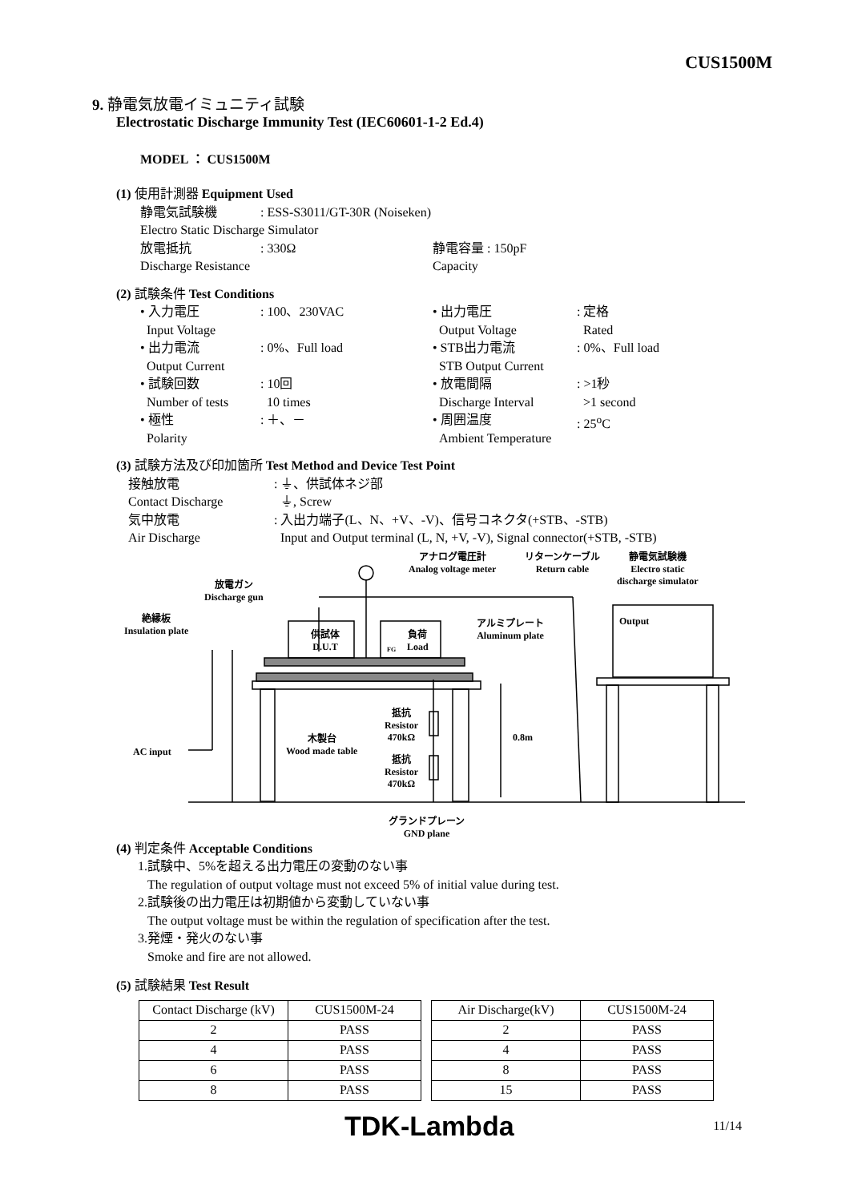CUS1500M
9. 静電気放電イミュニティ試験
Electrostatic Discharge Immunity Test (IEC60601-1-2 Ed.4)
MODEL ： CUS1500M
(1) 使用計測器 Equipment Used
静電気試験機 : ESS-S3011/GT-30R (Noiseken)
Electro Static Discharge Simulator
放電抵抗 : 330Ω 静電容量 : 150pF
Discharge Resistance
Capacity
(2) 試験条件 Test Conditions
• 入力電圧
Input Voltage
: 100、230VAC • 出力電圧
Output Voltage
: 定格
Rated
• 出力電流
Output Current
: 0%、Full load • STB出力電流
STB Output Current
: 0%、Full load
• 試験回数
Number of tests
: 10回
10 times
• 放電間隔
Discharge Interval
: >1秒
>1 second
• 極性
Polarity
: ＋、－ • 周囲温度
Ambient Temperature
: 25<sup>o</sup>C
(3) 試験方法及び印加箇所 Test Method and Device Test Point
接触放電
Contact Discharge
: ⏚、供試体ネジ部
⏚, Screw
気中放電
Air Discharge
: 入出力端子(L、N、+V、-V)、信号コネクタ(+STB、-STB)
Input and Output terminal (L, N, +V, -V), Signal connector(+STB, -STB)
放電ガン
Discharge gun
絶縁板
Insulation plate
アナログ電圧計
Analog voltage meter
リターンケーブル
Return cable
静電気試験機
Electro static
discharge simulator
Output アルミプレート
Aluminum plate 供試体
D.U.T
負荷
Load FG
抵抗
Resistor
470kΩ
抵抗
Resistor
470kΩ
木製台
Wood made table
0.8m
AC input
グランドプレーン
GND plane
(4) 判定条件 Acceptable Conditions
1.試験中、5%を超える出力電圧の変動のない事
The regulation of output voltage must not exceed 5% of initial value during test.
2.試験後の出力電圧は初期値から変動していない事
The output voltage must be within the regulation of specification after the test.
3.発煙・発火のない事
Smoke and fire are not allowed.
(5) 試験結果 Test Result
| Contact Discharge (kV) | CUS1500M-24 |
| --- | --- |
| 2 | PASS |
| 4 | PASS |
| 6 | PASS |
| 8 | PASS |
| Air Discharge(kV) | CUS1500M-24 |
| --- | --- |
| 2 | PASS |
| 4 | PASS |
| 8 | PASS |
| 15 | PASS |
TDK-Lambda 11/14